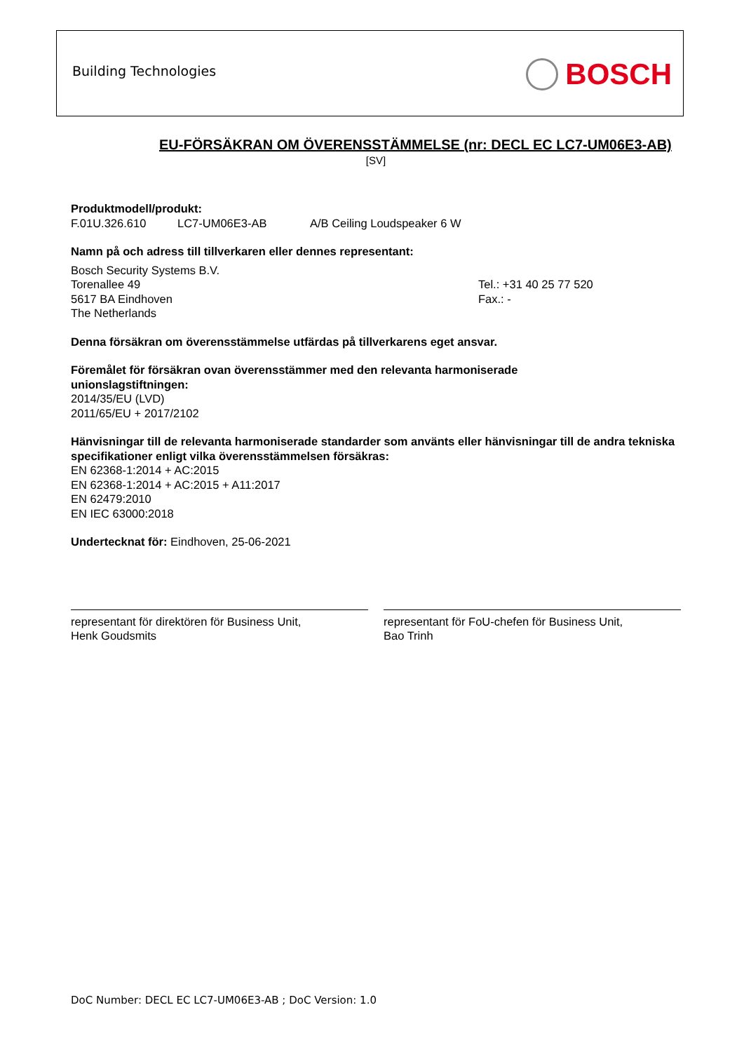Building Technologies BOSCH
EU-FÖRSÄKRAN OM ÖVERENSSTÄMMELSE (nr: DECL EC LC7-UM06E3-AB)
[SV]
Produktmodell/produkt:
F.01U.326.610 LC7-UM06E3-AB A/B Ceiling Loudspeaker 6 W
Namn på och adress till tillverkaren eller dennes representant:
Bosch Security Systems B.V.
Torenallee 49
5617 BA Eindhoven
The Netherlands
Tel.: +31 40 25 77 520
Fax.: -
Denna försäkran om överensstämmelse utfärdas på tillverkarens eget ansvar.
Föremålet för försäkran ovan överensstämmer med den relevanta harmoniserade
unionslagstiftningen:
2014/35/EU (LVD)
2011/65/EU + 2017/2102
Hänvisningar till de relevanta harmoniserade standarder som använts eller hänvisningar till de andra tekniska specifikationer enligt vilka överensstämmelsen försäkras:
EN 62368-1:2014 + AC:2015
EN 62368-1:2014 + AC:2015 + A11:2017
EN 62479:2010
EN IEC 63000:2018
Undertecknat för: Eindhoven, 25-06-2021
representant för direktören för Business Unit,
Henk Goudsmits
representant för FoU-chefen för Business Unit,
Bao Trinh
DoC Number: DECL EC LC7-UM06E3-AB ; DoC Version: 1.0